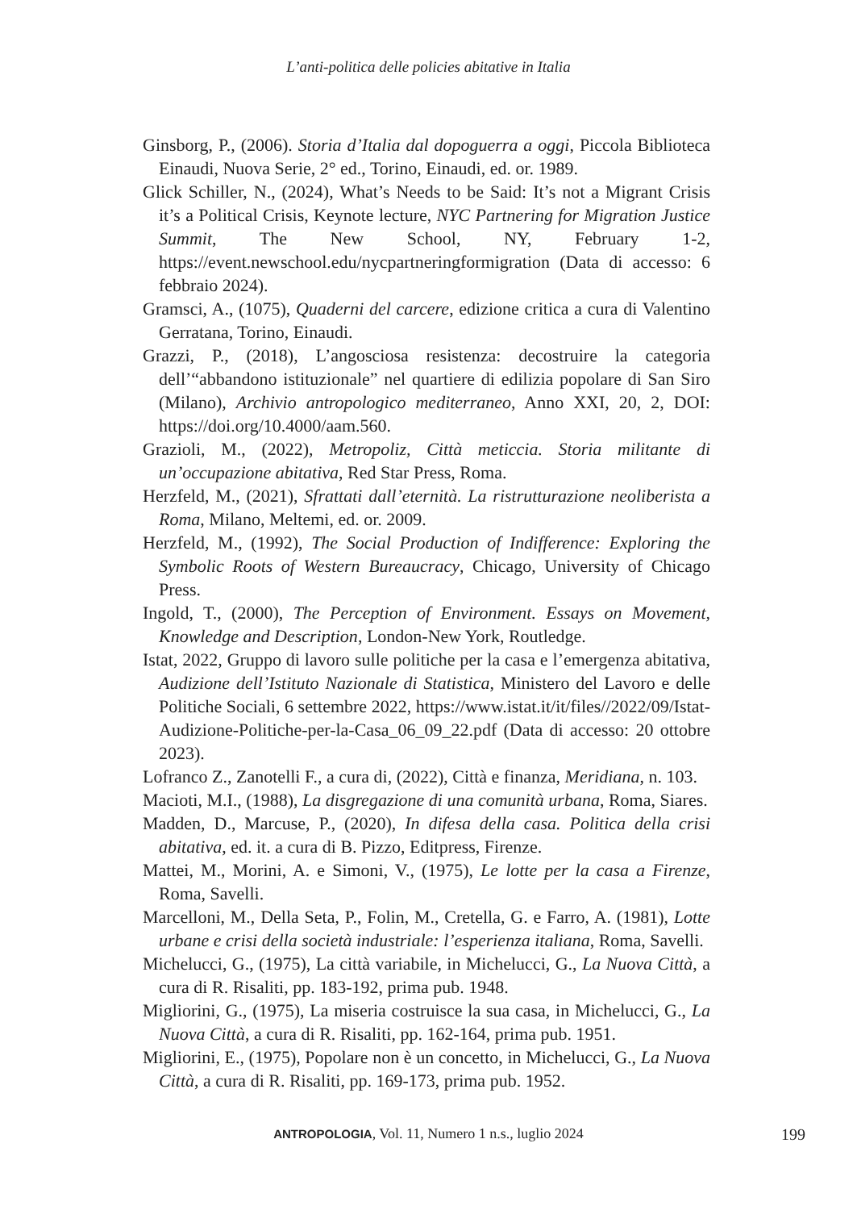L’anti-politica delle policies abitative in Italia
Ginsborg, P., (2006). Storia d’Italia dal dopoguerra a oggi, Piccola Biblioteca Einaudi, Nuova Serie, 2° ed., Torino, Einaudi, ed. or. 1989.
Glick Schiller, N., (2024), What’s Needs to be Said: It’s not a Migrant Crisis it’s a Political Crisis, Keynote lecture, NYC Partnering for Migration Justice Summit, The New School, NY, February 1-2, https://event.newschool.edu/nycpartneringformigration (Data di accesso: 6 febbraio 2024).
Gramsci, A., (1075), Quaderni del carcere, edizione critica a cura di Valentino Gerratana, Torino, Einaudi.
Grazzi, P., (2018), L’angosciosa resistenza: decostruire la categoria dell’“abbandono istituzionale” nel quartiere di edilizia popolare di San Siro (Milano), Archivio antropologico mediterraneo, Anno XXI, 20, 2, DOI: https://doi.org/10.4000/aam.560.
Grazioli, M., (2022), Metropoliz, Città meticcia. Storia militante di un’occupazione abitativa, Red Star Press, Roma.
Herzfeld, M., (2021), Sfrattati dall’eternità. La ristrutturazione neoliberista a Roma, Milano, Meltemi, ed. or. 2009.
Herzfeld, M., (1992), The Social Production of Indifference: Exploring the Symbolic Roots of Western Bureaucracy, Chicago, University of Chicago Press.
Ingold, T., (2000), The Perception of Environment. Essays on Movement, Knowledge and Description, London-New York, Routledge.
Istat, 2022, Gruppo di lavoro sulle politiche per la casa e l’emergenza abitativa, Audizione dell’Istituto Nazionale di Statistica, Ministero del Lavoro e delle Politiche Sociali, 6 settembre 2022, https://www.istat.it/it/files//2022/09/Istat-Audizione-Politiche-per-la-Casa_06_09_22.pdf (Data di accesso: 20 ottobre 2023).
Lofranco Z., Zanotelli F., a cura di, (2022), Città e finanza, Meridiana, n. 103.
Macioti, M.I., (1988), La disgregazione di una comunità urbana, Roma, Siares.
Madden, D., Marcuse, P., (2020), In difesa della casa. Politica della crisi abitativa, ed. it. a cura di B. Pizzo, Editpress, Firenze.
Mattei, M., Morini, A. e Simoni, V., (1975), Le lotte per la casa a Firenze, Roma, Savelli.
Marcelloni, M., Della Seta, P., Folin, M., Cretella, G. e Farro, A. (1981), Lotte urbane e crisi della società industriale: l’esperienza italiana, Roma, Savelli.
Michelucci, G., (1975), La città variabile, in Michelucci, G., La Nuova Città, a cura di R. Risaliti, pp. 183-192, prima pub. 1948.
Migliorini, G., (1975), La miseria costruisce la sua casa, in Michelucci, G., La Nuova Città, a cura di R. Risaliti, pp. 162-164, prima pub. 1951.
Migliorini, E., (1975), Popolare non è un concetto, in Michelucci, G., La Nuova Città, a cura di R. Risaliti, pp. 169-173, prima pub. 1952.
ANTROPOLOGIA, Vol. 11, Numero 1 n.s., luglio 2024
199